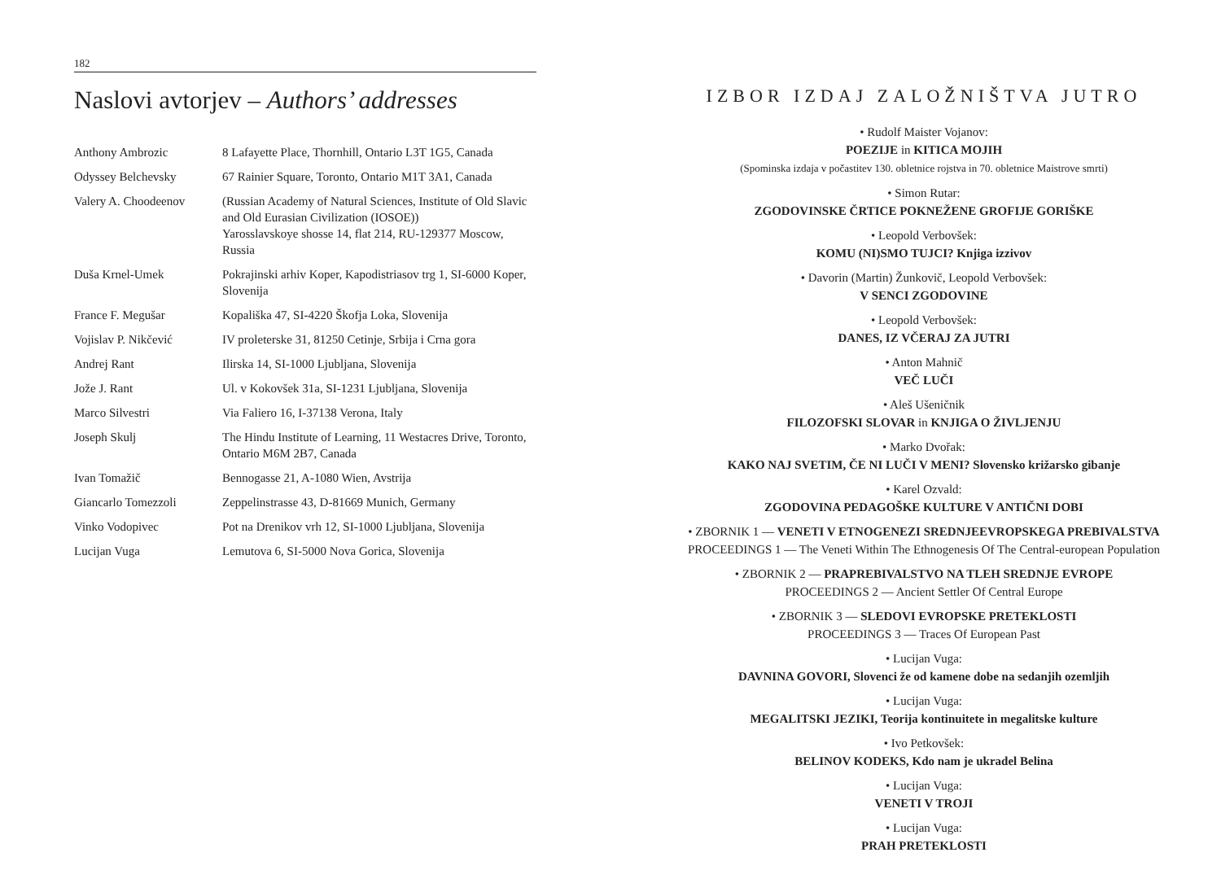182
Naslovi avtorjev – Authors’ addresses
| Anthony Ambrozic | 8 Lafayette Place, Thornhill, Ontario L3T 1G5, Canada |
| Odyssey Belchevsky | 67 Rainier Square, Toronto, Ontario M1T 3A1, Canada |
| Valery A. Choodeenov | (Russian Academy of Natural Sciences, Institute of Old Slavic and Old Eurasian Civilization (IOSOE)) Yarosslavskoye shosse 14, flat 214, RU-129377 Moscow, Russia |
| Duša Krnel-Umek | Pokrajinski arhiv Koper, Kapodistriasov trg 1, SI-6000 Koper, Slovenija |
| France F. Megušar | Kopališka 47, SI-4220 Škofja Loka, Slovenija |
| Vojislav P. Nikčević | IV proleterske 31, 81250 Cetinje, Srbija i Crna gora |
| Andrej Rant | Ilirska 14, SI-1000 Ljubljana, Slovenija |
| Jože J. Rant | Ul. v Kokovšek 31a, SI-1231 Ljubljana, Slovenija |
| Marco Silvestri | Via Faliero 16, I-37138 Verona, Italy |
| Joseph Skulj | The Hindu Institute of Learning, 11 Westacres Drive, Toronto, Ontario M6M 2B7, Canada |
| Ivan Tomažič | Bennogasse 21, A-1080 Wien, Avstrija |
| Giancarlo Tomezzoli | Zeppelinstrasse 43, D-81669 Munich, Germany |
| Vinko Vodopivec | Pot na Drenikov vrh 12, SI-1000 Ljubljana, Slovenija |
| Lucijan Vuga | Lemutova 6, SI-5000 Nova Gorica, Slovenija |
IZBOR IZDAJ ZALOŽNIŠTVA JUTRO
• Rudolf Maister Vojanov:
POEZIJE in KITICA MOJIH
(Spominska izdaja v počastitev 130. obletnice rojstva in 70. obletnice Maistrove smrti)
• Simon Rutar:
ZGODOVINSKE ČRTICE POKNEŽENE GROFIJE GORIŠKE
• Leopold Verbovšek:
KOMU (NI)SMO TUJCI? Knjiga izzivov
• Davorin (Martin) Žunkovič, Leopold Verbovšek:
V SENCI ZGODOVINE
• Leopold Verbovšek:
DANES, IZ VČERAJ ZA JUTRI
• Anton Mahnič
VEČ LUČI
• Aleš Ušeničnik
FILOZOFSKI SLOVAR in KNJIGA O ŽIVLJENJU
• Marko Dvořak:
KAKO NAJ SVETIM, ČE NI LUČI V MENI? Slovensko križarsko gibanje
• Karel Ozvald:
ZGODOVINA PEDAGOŠKE KULTURE V ANTIČNI DOBI
• ZBORNIK 1 — VENETI V ETNOGENEZI SREDNJEEVROPSKEGA PREBIVALSTVA
PROCEEDINGS 1 — The Veneti Within The Ethnogenesis Of The Central-european Population
• ZBORNIK 2 — PRAPREBIVALSTVO NA TLEH SREDNJE EVROPE
PROCEEDINGS 2 — Ancient Settler Of Central Europe
• ZBORNIK 3 — SLEDOVI EVROPSKE PRETEKLOSTI
PROCEEDINGS 3 — Traces Of European Past
• Lucijan Vuga:
DAVNINA GOVORI, Slovenci že od kamene dobe na sedanjih ozemljih
• Lucijan Vuga:
MEGALITSKI JEZIKI, Teorija kontinuitete in megalitske kulture
• Ivo Petkovšek:
BELINOV KODEKS, Kdo nam je ukradel Belina
• Lucijan Vuga:
VENETI V TROJI
• Lucijan Vuga:
PRAH PRETEKLOSTI